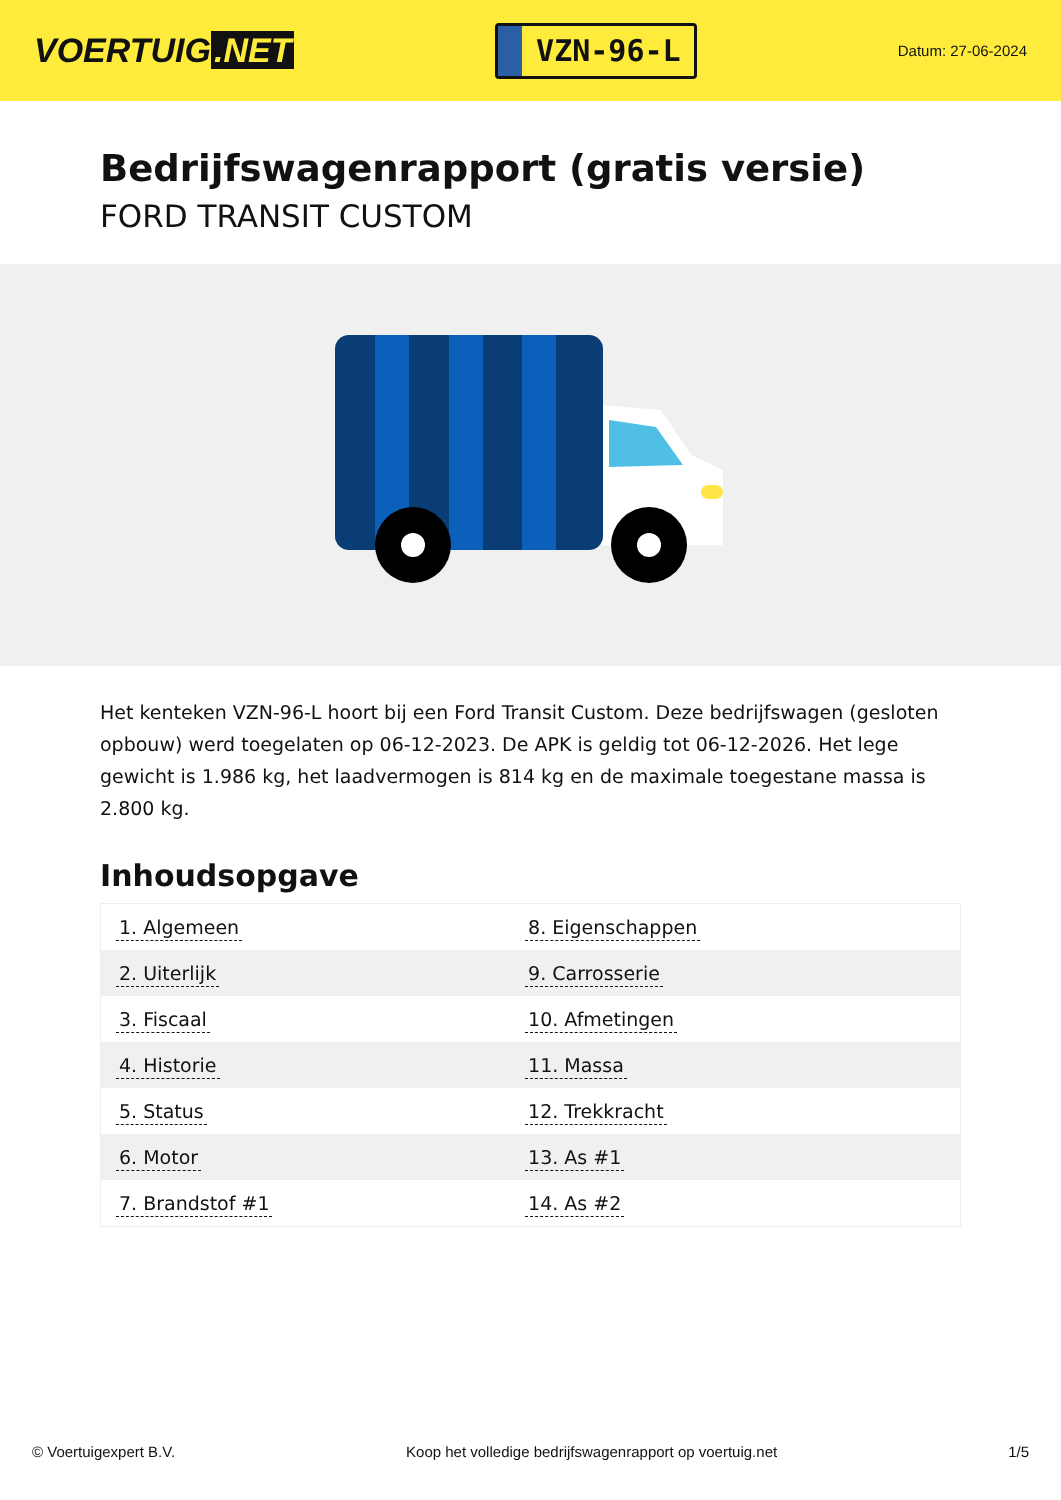VOERTUIG.NET
VZN-96-L
Datum: 27-06-2024
Bedrijfswagenrapport (gratis versie)
FORD TRANSIT CUSTOM
Het kenteken VZN-96-L hoort bij een Ford Transit Custom. Deze bedrijfswagen (gesloten opbouw) werd toegelaten op 06-12-2023. De APK is geldig tot 06-12-2026. Het lege gewicht is 1.986 kg, het laadvermogen is 814 kg en de maximale toegestane massa is 2.800 kg.
Inhoudsopgave
| 1. Algemeen | 8. Eigenschappen |
| 2. Uiterlijk | 9. Carrosserie |
| 3. Fiscaal | 10. Afmetingen |
| 4. Historie | 11. Massa |
| 5. Status | 12. Trekkracht |
| 6. Motor | 13. As #1 |
| 7. Brandstof #1 | 14. As #2 |
© Voertuigexpert B.V. Koop het volledige bedrijfswagenrapport op voertuig.net 1/5